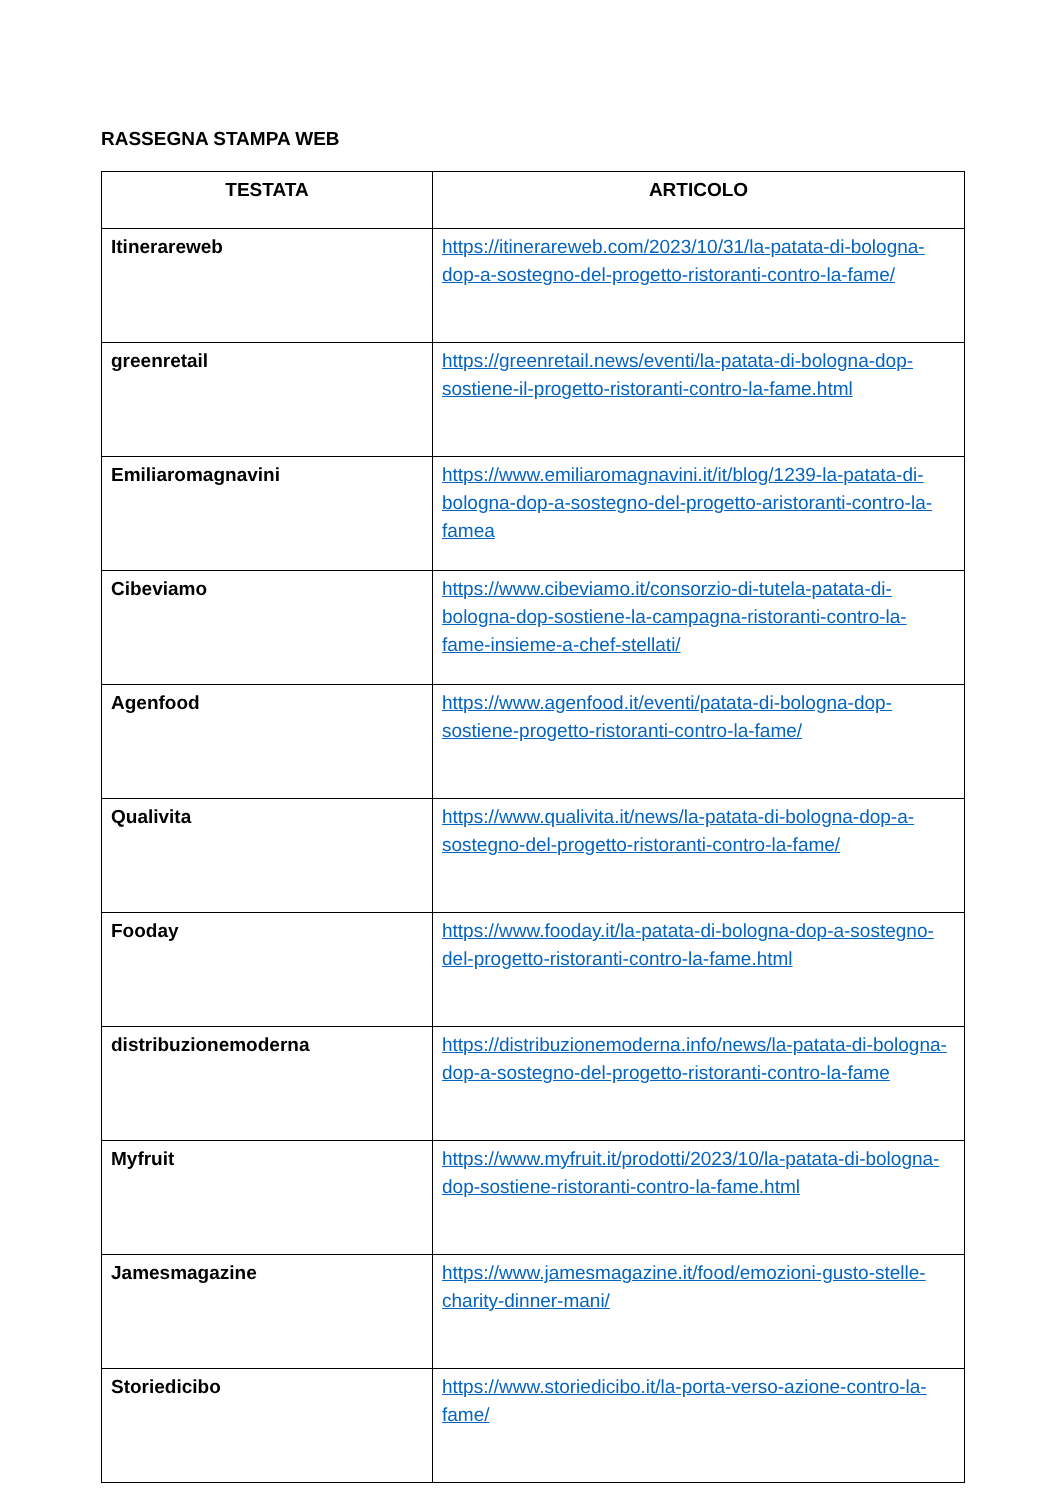RASSEGNA STAMPA WEB
| TESTATA | ARTICOLO |
| --- | --- |
| Itinerareweb | https://itinerareweb.com/2023/10/31/la-patata-di-bologna-dop-a-sostegno-del-progetto-ristoranti-contro-la-fame/ |
| greenretail | https://greenretail.news/eventi/la-patata-di-bologna-dop-sostiene-il-progetto-ristoranti-contro-la-fame.html |
| Emiliaromagnavini | https://www.emiliaromagnavini.it/it/blog/1239-la-patata-di-bologna-dop-a-sostegno-del-progetto-aristoranti-contro-la-famea |
| Cibeviamo | https://www.cibeviamo.it/consorzio-di-tutela-patata-di-bologna-dop-sostiene-la-campagna-ristoranti-contro-la-fame-insieme-a-chef-stellati/ |
| Agenfood | https://www.agenfood.it/eventi/patata-di-bologna-dop-sostiene-progetto-ristoranti-contro-la-fame/ |
| Qualivita | https://www.qualivita.it/news/la-patata-di-bologna-dop-a-sostegno-del-progetto-ristoranti-contro-la-fame/ |
| Fooday | https://www.fooday.it/la-patata-di-bologna-dop-a-sostegno-del-progetto-ristoranti-contro-la-fame.html |
| distribuzionemoderna | https://distribuzionemoderna.info/news/la-patata-di-bologna-dop-a-sostegno-del-progetto-ristoranti-contro-la-fame |
| Myfruit | https://www.myfruit.it/prodotti/2023/10/la-patata-di-bologna-dop-sostiene-ristoranti-contro-la-fame.html |
| Jamesmagazine | https://www.jamesmagazine.it/food/emozioni-gusto-stelle-charity-dinner-mani/ |
| Storiedicibo | https://www.storiedicibo.it/la-porta-verso-azione-contro-la-fame/ |